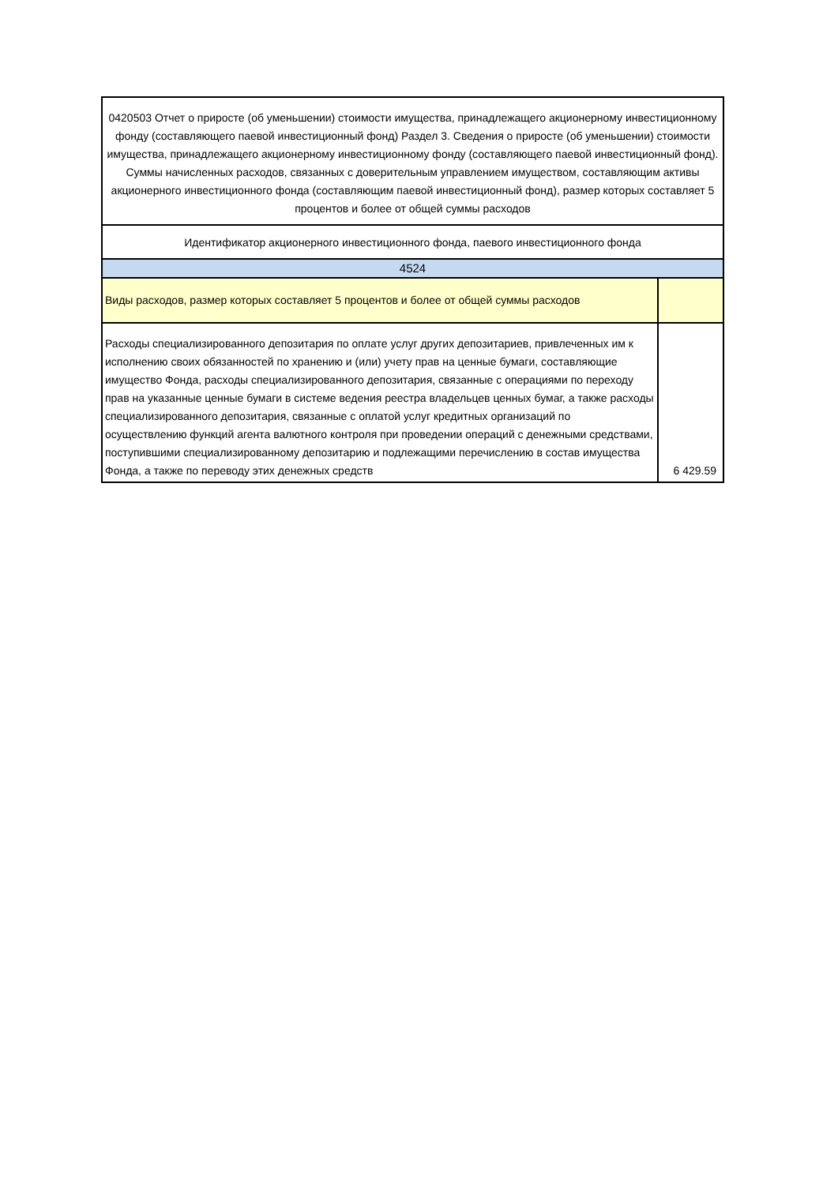| 0420503 Отчет о приросте (об уменьшении) стоимости имущества, принадлежащего акционерному инвестиционному фонду (составляющего паевой инвестиционный фонд) Раздел 3. Сведения о приросте (об уменьшении) стоимости имущества, принадлежащего акционерному инвестиционному фонду (составляющего паевой инвестиционный фонд). Суммы начисленных расходов, связанных с доверительным управлением имуществом, составляющим активы акционерного инвестиционного фонда (составляющим паевой инвестиционный фонд), размер которых составляет 5 процентов и более от общей суммы расходов | |
| Идентификатор акционерного инвестиционного фонда, паевого инвестиционного фонда | |
| 4524 | |
| Виды расходов, размер которых составляет 5 процентов и более от общей суммы расходов | |
| Расходы специализированного депозитария по оплате услуг других депозитариев, привлеченных им к исполнению своих обязанностей по хранению и (или) учету прав на ценные бумаги, составляющие имущество Фонда, расходы специализированного депозитария, связанные с операциями по переходу прав на указанные ценные бумаги в системе ведения реестра владельцев ценных бумаг, а также расходы специализированного депозитария, связанные с оплатой услуг кредитных организаций по осуществлению функций агента валютного контроля при проведении операций с денежными средствами, поступившими специализированному депозитарию и подлежащими перечислению в состав имущества Фонда, а также по переводу этих денежных средств | 6 429.59 |